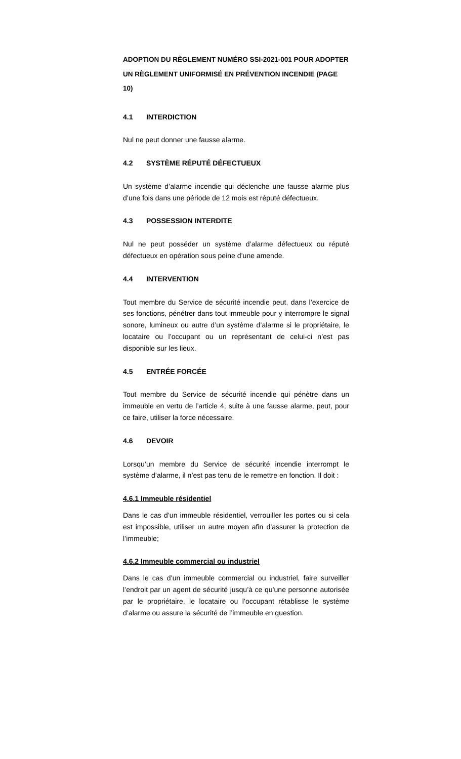ADOPTION DU RÈGLEMENT NUMÉRO SSI-2021-001 POUR ADOPTER UN RÈGLEMENT UNIFORMISÉ EN PRÉVENTION INCENDIE (PAGE 10)
4.1 INTERDICTION
Nul ne peut donner une fausse alarme.
4.2 SYSTÈME RÉPUTÉ DÉFECTUEUX
Un système d’alarme incendie qui déclenche une fausse alarme plus d’une fois dans une période de 12 mois est réputé défectueux.
4.3 POSSESSION INTERDITE
Nul ne peut posséder un système d’alarme défectueux ou réputé défectueux en opération sous peine d’une amende.
4.4 INTERVENTION
Tout membre du Service de sécurité incendie peut, dans l’exercice de ses fonctions, pénétrer dans tout immeuble pour y interrompre le signal sonore, lumineux ou autre d’un système d’alarme si le propriétaire, le locataire ou l’occupant ou un représentant de celui-ci n’est pas disponible sur les lieux.
4.5 ENTRÉE FORCÉE
Tout membre du Service de sécurité incendie qui pénètre dans un immeuble en vertu de l’article 4, suite à une fausse alarme, peut, pour ce faire, utiliser la force nécessaire.
4.6 DEVOIR
Lorsqu’un membre du Service de sécurité incendie interrompt le système d’alarme, il n’est pas tenu de le remettre en fonction. Il doit :
4.6.1 Immeuble résidentiel
Dans le cas d’un immeuble résidentiel, verrouiller les portes ou si cela est impossible, utiliser un autre moyen afin d’assurer la protection de l’immeuble;
4.6.2 Immeuble commercial ou industriel
Dans le cas d’un immeuble commercial ou industriel, faire surveiller l’endroit par un agent de sécurité jusqu’à ce qu’une personne autorisée par le propriétaire, le locataire ou l’occupant rétablisse le système d’alarme ou assure la sécurité de l’immeuble en question.